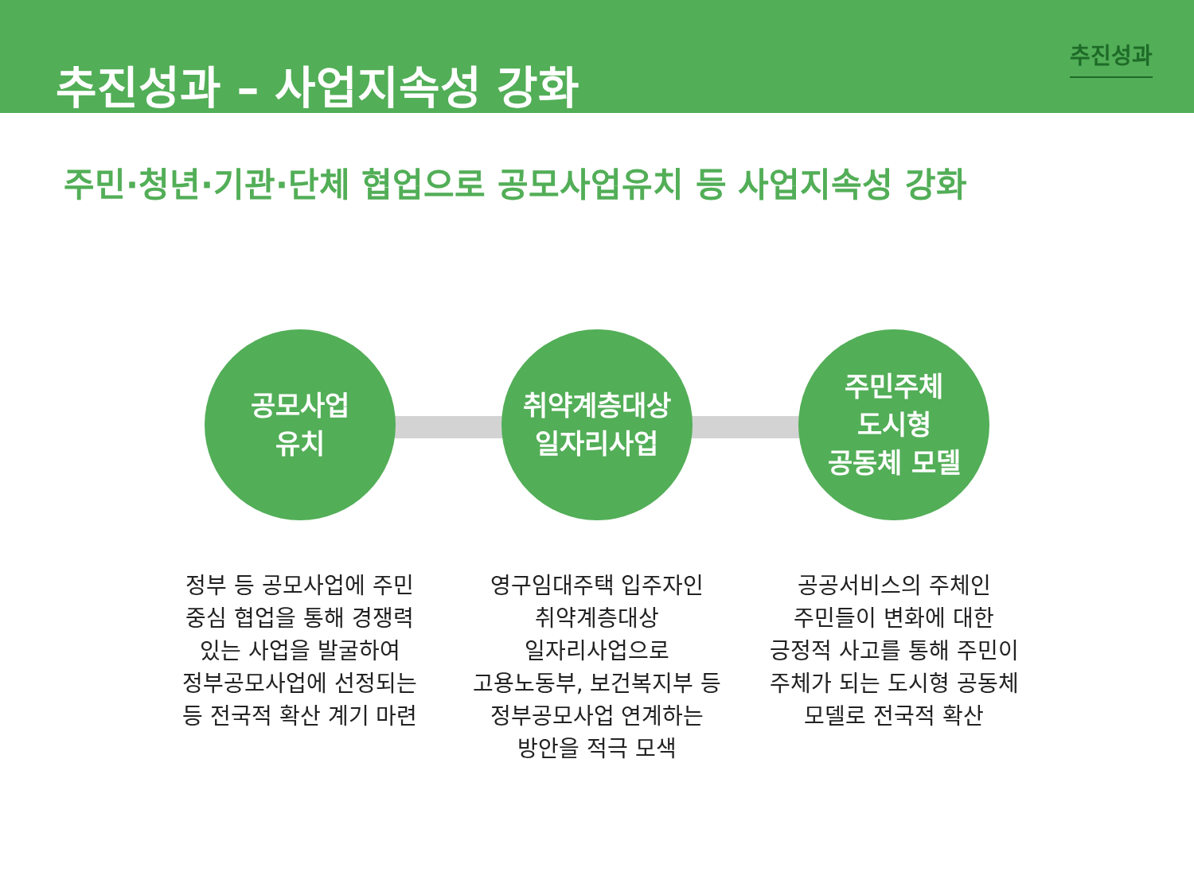추진성과 – 사업지속성 강화
추진성과
주민·청년·기관·단체 협업으로 공모사업유치 등 사업지속성 강화
공모사업
유치
정부 등 공모사업에 주민
중심 협업을 통해 경쟁력
있는 사업을 발굴하여
정부공모사업에 선정되는
등 전국적 확산 계기 마련
취약계층대상
일자리사업
영구임대주택 입주자인
취약계층대상
일자리사업으로
고용노동부, 보건복지부 등
정부공모사업 연계하는
방안을 적극 모색
주민주체
도시형
공동체 모델
공공서비스의 주체인
주민들이 변화에 대한
긍정적 사고를 통해 주민이
주체가 되는 도시형 공동체
모델로 전국적 확산